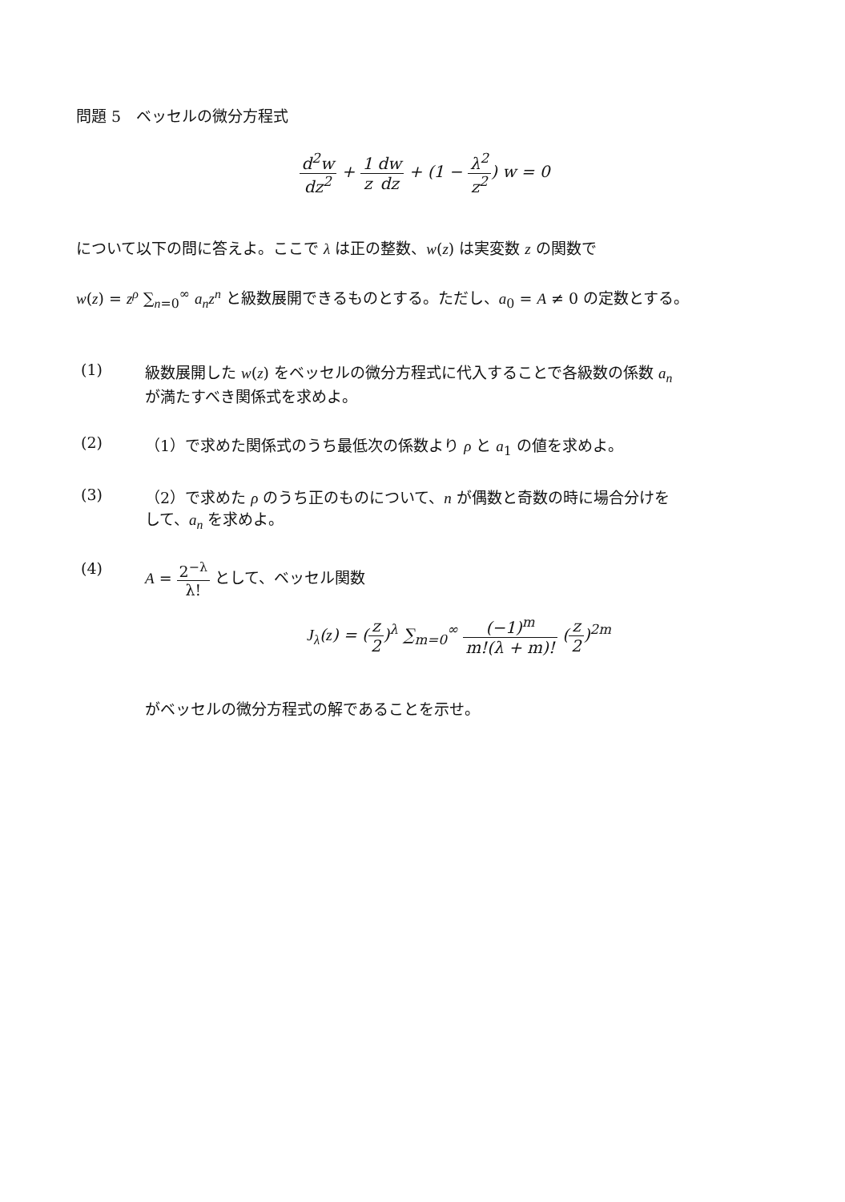問題 5　ベッセルの微分方程式
d<sup>2</sup>w dz<sup>2</sup> + 1 z dw dz + (1 − λ<sup>2</sup> z<sup>2</sup>) w = 0
について以下の問に答えよ。ここで λ は正の整数、w(z) は実変数 z の関数で
w(z) = z<sup>ρ</sup> ∑<sub>n=0</sub><sup>∞</sup> a<sub>n</sub>z<sup>n</sup> と級数展開できるものとする。ただし、a<sub>0</sub> = A ≠ 0 の定数とする。
(1) 級数展開した w(z) をベッセルの微分方程式に代入することで各級数の係数 a<sub>n</sub>
が満たすべき関係式を求めよ。
(2) （1）で求めた関係式のうち最低次の係数より ρ と a<sub>1</sub> の値を求めよ。
(3) （2）で求めた ρ のうち正のものについて、n が偶数と奇数の時に場合分けを
して、a<sub>n</sub> を求めよ。
(4) A = 2<sup>−λ</sup> λ! として、ベッセル関数
J<sub>λ</sub>(z) = (z 2)<sup>λ</sup> ∑<sub>m=0</sub><sup>∞</sup> (−1)<sup>m</sup> m!(λ + m)! (z 2)<sup>2m</sup>
がベッセルの微分方程式の解であることを示せ。